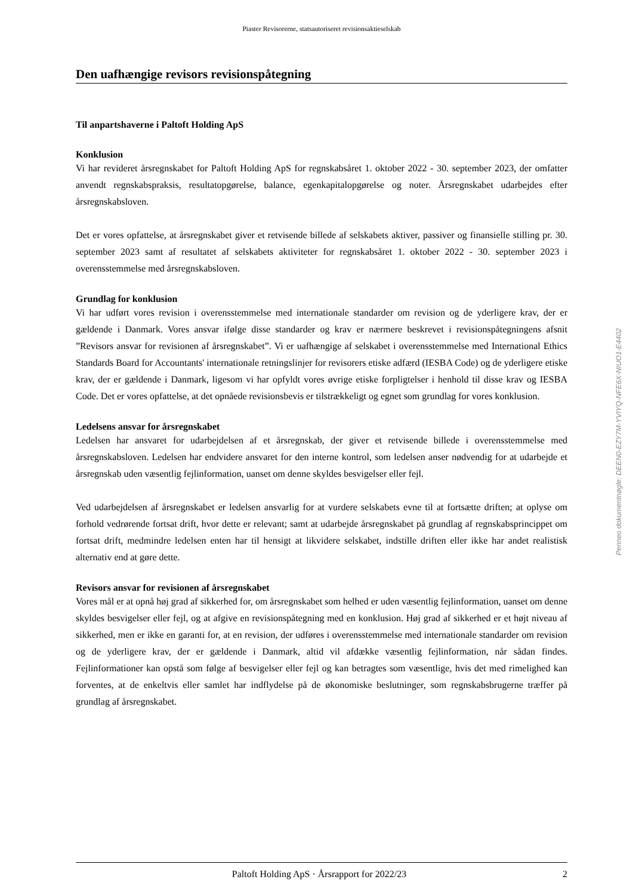Piaster Revisorerne, statsautoriseret revisionsaktieselskab
Den uafhængige revisors revisionspåtegning
Til anpartshaverne i Paltoft Holding ApS
Konklusion
Vi har revideret årsregnskabet for Paltoft Holding ApS for regnskabsåret 1. oktober 2022 - 30. september 2023, der omfatter anvendt regnskabspraksis, resultatopgørelse, balance, egenkapitalopgørelse og noter. Årsregnskabet udarbejdes efter årsregnskabsloven.
Det er vores opfattelse, at årsregnskabet giver et retvisende billede af selskabets aktiver, passiver og finansielle stilling pr. 30. september 2023 samt af resultatet af selskabets aktiviteter for regnskabsåret 1. oktober 2022 - 30. september 2023 i overensstemmelse med årsregnskabsloven.
Grundlag for konklusion
Vi har udført vores revision i overensstemmelse med internationale standarder om revision og de yderligere krav, der er gældende i Danmark. Vores ansvar ifølge disse standarder og krav er nærmere beskrevet i revisionspåtegningens afsnit ”Revisors ansvar for revisionen af årsregnskabet”. Vi er uafhængige af selskabet i overensstemmelse med International Ethics Standards Board for Accountants' internationale retningslinjer for revisorers etiske adfærd (IESBA Code) og de yderligere etiske krav, der er gældende i Danmark, ligesom vi har opfyldt vores øvrige etiske forpligtelser i henhold til disse krav og IESBA Code. Det er vores opfattelse, at det opnåede revisionsbevis er tilstrækkeligt og egnet som grundlag for vores konklusion.
Ledelsens ansvar for årsregnskabet
Ledelsen har ansvaret for udarbejdelsen af et årsregnskab, der giver et retvisende billede i overensstemmelse med årsregnskabsloven. Ledelsen har endvidere ansvaret for den interne kontrol, som ledelsen anser nødvendig for at udarbejde et årsregnskab uden væsentlig fejlinformation, uanset om denne skyldes besvigelser eller fejl.
Ved udarbejdelsen af årsregnskabet er ledelsen ansvarlig for at vurdere selskabets evne til at fortsætte driften; at oplyse om forhold vedrørende fortsat drift, hvor dette er relevant; samt at udarbejde årsregnskabet på grundlag af regnskabsprincippet om fortsat drift, medmindre ledelsen enten har til hensigt at likvidere selskabet, indstille driften eller ikke har andet realistisk alternativ end at gøre dette.
Revisors ansvar for revisionen af årsregnskabet
Vores mål er at opnå høj grad af sikkerhed for, om årsregnskabet som helhed er uden væsentlig fejlinformation, uanset om denne skyldes besvigelser eller fejl, og at afgive en revisionspåtegning med en konklusion. Høj grad af sikkerhed er et højt niveau af sikkerhed, men er ikke en garanti for, at en revision, der udføres i overensstemmelse med internationale standarder om revision og de yderligere krav, der er gældende i Danmark, altid vil afdække væsentlig fejlinformation, når sådan findes. Fejlinformationer kan opstå som følge af besvigelser eller fejl og kan betragtes som væsentlige, hvis det med rimelighed kan forventes, at de enkeltvis eller samlet har indflydelse på de økonomiske beslutninger, som regnskabsbrugerne træffer på grundlag af årsregnskabet.
Penneo dokumentnøgle: DEEN0-EZY7M-YVIYQ-NFE6X-NIUO1-E4402
Paltoft Holding ApS · Årsrapport for 2022/23 2